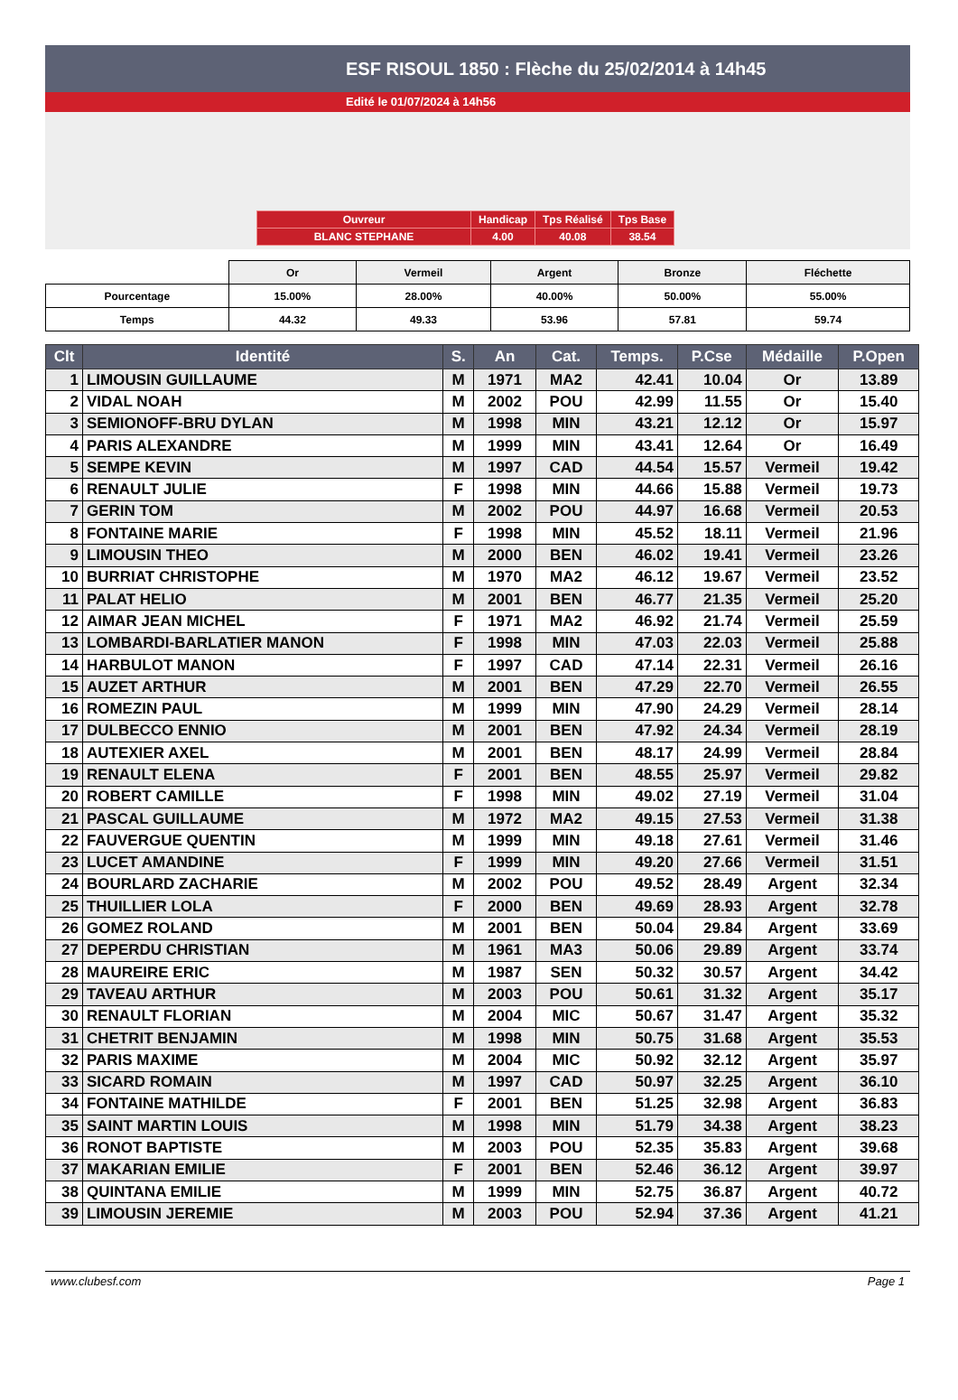ESF RISOUL 1850 : Flèche du 25/02/2014 à 14h45
Edité le 01/07/2024 à 14h56
| Ouvreur | Handicap | Tps Réalisé | Tps Base |
| BLANC STEPHANE | 4.00 | 40.08 | 38.54 |
| | Or | Vermeil | Argent | Bronze | Fléchette |
| Pourcentage | 15.00% | 28.00% | 40.00% | 50.00% | 55.00% |
| Temps | 44.32 | 49.33 | 53.96 | 57.81 | 59.74 |
| Clt | Identité | S. | An | Cat. | Temps. | P.Cse | Médaille | P.Open |
| --- | --- | --- | --- | --- | --- | --- | --- | --- |
| 1 | LIMOUSIN GUILLAUME | M | 1971 | MA2 | 42.41 | 10.04 | Or | 13.89 |
| 2 | VIDAL NOAH | M | 2002 | POU | 42.99 | 11.55 | Or | 15.40 |
| 3 | SEMIONOFF-BRU DYLAN | M | 1998 | MIN | 43.21 | 12.12 | Or | 15.97 |
| 4 | PARIS ALEXANDRE | M | 1999 | MIN | 43.41 | 12.64 | Or | 16.49 |
| 5 | SEMPE KEVIN | M | 1997 | CAD | 44.54 | 15.57 | Vermeil | 19.42 |
| 6 | RENAULT JULIE | F | 1998 | MIN | 44.66 | 15.88 | Vermeil | 19.73 |
| 7 | GERIN TOM | M | 2002 | POU | 44.97 | 16.68 | Vermeil | 20.53 |
| 8 | FONTAINE MARIE | F | 1998 | MIN | 45.52 | 18.11 | Vermeil | 21.96 |
| 9 | LIMOUSIN THEO | M | 2000 | BEN | 46.02 | 19.41 | Vermeil | 23.26 |
| 10 | BURRIAT CHRISTOPHE | M | 1970 | MA2 | 46.12 | 19.67 | Vermeil | 23.52 |
| 11 | PALAT HELIO | M | 2001 | BEN | 46.77 | 21.35 | Vermeil | 25.20 |
| 12 | AIMAR JEAN MICHEL | F | 1971 | MA2 | 46.92 | 21.74 | Vermeil | 25.59 |
| 13 | LOMBARDI-BARLATIER MANON | F | 1998 | MIN | 47.03 | 22.03 | Vermeil | 25.88 |
| 14 | HARBULOT MANON | F | 1997 | CAD | 47.14 | 22.31 | Vermeil | 26.16 |
| 15 | AUZET ARTHUR | M | 2001 | BEN | 47.29 | 22.70 | Vermeil | 26.55 |
| 16 | ROMEZIN PAUL | M | 1999 | MIN | 47.90 | 24.29 | Vermeil | 28.14 |
| 17 | DULBECCO ENNIO | M | 2001 | BEN | 47.92 | 24.34 | Vermeil | 28.19 |
| 18 | AUTEXIER AXEL | M | 2001 | BEN | 48.17 | 24.99 | Vermeil | 28.84 |
| 19 | RENAULT ELENA | F | 2001 | BEN | 48.55 | 25.97 | Vermeil | 29.82 |
| 20 | ROBERT CAMILLE | F | 1998 | MIN | 49.02 | 27.19 | Vermeil | 31.04 |
| 21 | PASCAL GUILLAUME | M | 1972 | MA2 | 49.15 | 27.53 | Vermeil | 31.38 |
| 22 | FAUVERGUE QUENTIN | M | 1999 | MIN | 49.18 | 27.61 | Vermeil | 31.46 |
| 23 | LUCET AMANDINE | F | 1999 | MIN | 49.20 | 27.66 | Vermeil | 31.51 |
| 24 | BOURLARD ZACHARIE | M | 2002 | POU | 49.52 | 28.49 | Argent | 32.34 |
| 25 | THUILLIER LOLA | F | 2000 | BEN | 49.69 | 28.93 | Argent | 32.78 |
| 26 | GOMEZ ROLAND | M | 2001 | BEN | 50.04 | 29.84 | Argent | 33.69 |
| 27 | DEPERDU CHRISTIAN | M | 1961 | MA3 | 50.06 | 29.89 | Argent | 33.74 |
| 28 | MAUREIRE ERIC | M | 1987 | SEN | 50.32 | 30.57 | Argent | 34.42 |
| 29 | TAVEAU ARTHUR | M | 2003 | POU | 50.61 | 31.32 | Argent | 35.17 |
| 30 | RENAULT FLORIAN | M | 2004 | MIC | 50.67 | 31.47 | Argent | 35.32 |
| 31 | CHETRIT BENJAMIN | M | 1998 | MIN | 50.75 | 31.68 | Argent | 35.53 |
| 32 | PARIS MAXIME | M | 2004 | MIC | 50.92 | 32.12 | Argent | 35.97 |
| 33 | SICARD ROMAIN | M | 1997 | CAD | 50.97 | 32.25 | Argent | 36.10 |
| 34 | FONTAINE MATHILDE | F | 2001 | BEN | 51.25 | 32.98 | Argent | 36.83 |
| 35 | SAINT MARTIN LOUIS | M | 1998 | MIN | 51.79 | 34.38 | Argent | 38.23 |
| 36 | RONOT BAPTISTE | M | 2003 | POU | 52.35 | 35.83 | Argent | 39.68 |
| 37 | MAKARIAN EMILIE | F | 2001 | BEN | 52.46 | 36.12 | Argent | 39.97 |
| 38 | QUINTANA EMILIE | M | 1999 | MIN | 52.75 | 36.87 | Argent | 40.72 |
| 39 | LIMOUSIN JEREMIE | M | 2003 | POU | 52.94 | 37.36 | Argent | 41.21 |
www.clubesf.com Page 1